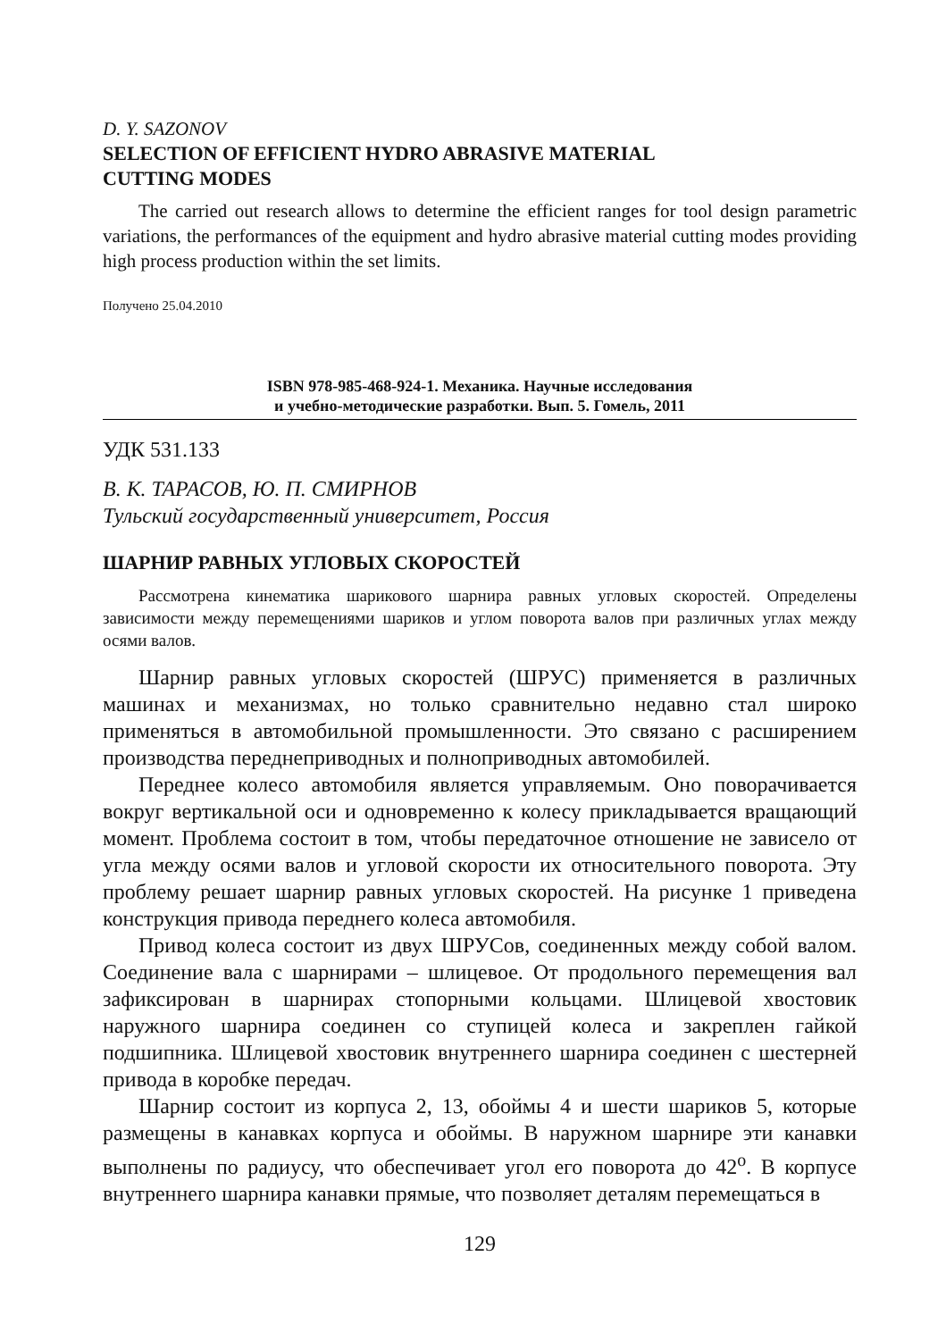D. Y. SAZONOV
SELECTION OF EFFICIENT HYDRO ABRASIVE MATERIAL
CUTTING MODES
The carried out research allows to determine the efficient ranges for tool design parametric variations, the performances of the equipment and hydro abrasive material cutting modes providing high process production within the set limits.
Получено 25.04.2010
ISBN 978-985-468-924-1. Механика. Научные исследования
и учебно-методические разработки. Вып. 5. Гомель, 2011
УДК 531.133
В. К. ТАРАСОВ, Ю. П. СМИРНОВ
Тульский государственный университет, Россия
ШАРНИР РАВНЫХ УГЛОВЫХ СКОРОСТЕЙ
Рассмотрена кинематика шарикового шарнира равных угловых скоростей. Определены зависимости между перемещениями шариков и углом поворота валов при различных углах между осями валов.
Шарнир равных угловых скоростей (ШРУС) применяется в различных машинах и механизмах, но только сравнительно недавно стал широко применяться в автомобильной промышленности. Это связано с расширением производства переднеприводных и полноприводных автомобилей.
Переднее колесо автомобиля является управляемым. Оно поворачивается вокруг вертикальной оси и одновременно к колесу прикладывается вращающий момент. Проблема состоит в том, чтобы передаточное отношение не зависело от угла между осями валов и угловой скорости их относительного поворота. Эту проблему решает шарнир равных угловых скоростей. На рисунке 1 приведена конструкция привода переднего колеса автомобиля.
Привод колеса состоит из двух ШРУСов, соединенных между собой валом. Соединение вала с шарнирами – шлицевое. От продольного перемещения вал зафиксирован в шарнирах стопорными кольцами. Шлицевой хвостовик наружного шарнира соединен со ступицей колеса и закреплен гайкой подшипника. Шлицевой хвостовик внутреннего шарнира соединен с шестерней привода в коробке передач.
Шарнир состоит из корпуса 2, 13, обоймы 4 и шести шариков 5, которые размещены в канавках корпуса и обоймы. В наружном шарнире эти канавки выполнены по радиусу, что обеспечивает угол его поворота до 42<sup>о</sup>. В корпусе внутреннего шарнира канавки прямые, что позволяет деталям перемещаться в
129